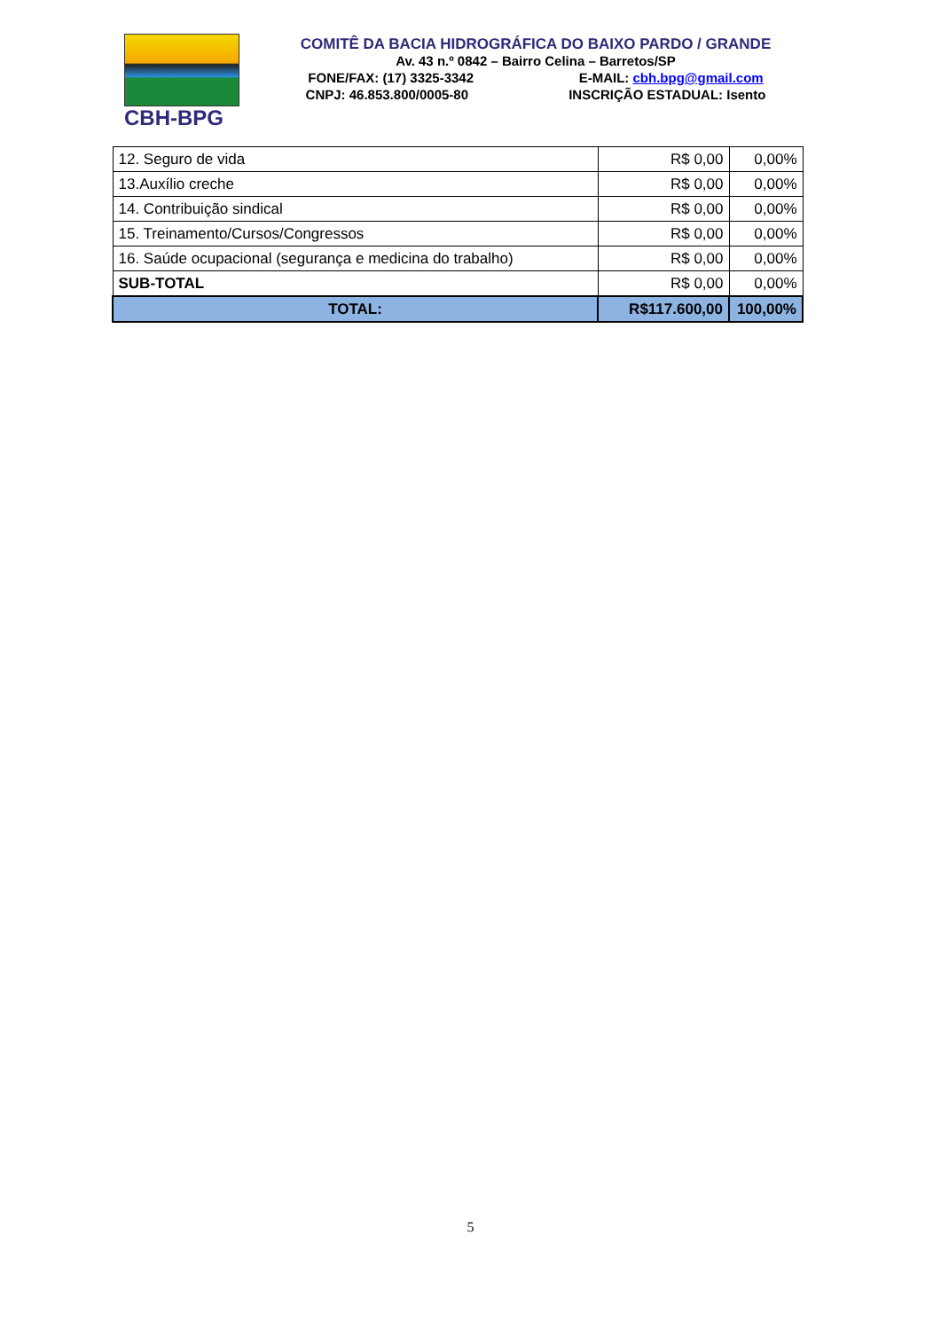CBH-BPG
COMITÊ DA BACIA HIDROGRÁFICA DO BAIXO PARDO / GRANDE
Av. 43 n.º 0842 – Bairro Celina – Barretos/SP
FONE/FAX: (17) 3325-3342 E-MAIL: cbh.bpg@gmail.com
CNPJ: 46.853.800/0005-80 INSCRIÇÃO ESTADUAL: Isento
| 12. Seguro de vida | R$ 0,00 | 0,00% |
| 13.Auxílio creche | R$ 0,00 | 0,00% |
| 14. Contribuição sindical | R$ 0,00 | 0,00% |
| 15. Treinamento/Cursos/Congressos | R$ 0,00 | 0,00% |
| 16. Saúde ocupacional (segurança e medicina do trabalho) | R$ 0,00 | 0,00% |
| SUB-TOTAL | R$ 0,00 | 0,00% |
| TOTAL: | R$117.600,00 | 100,00% |
5